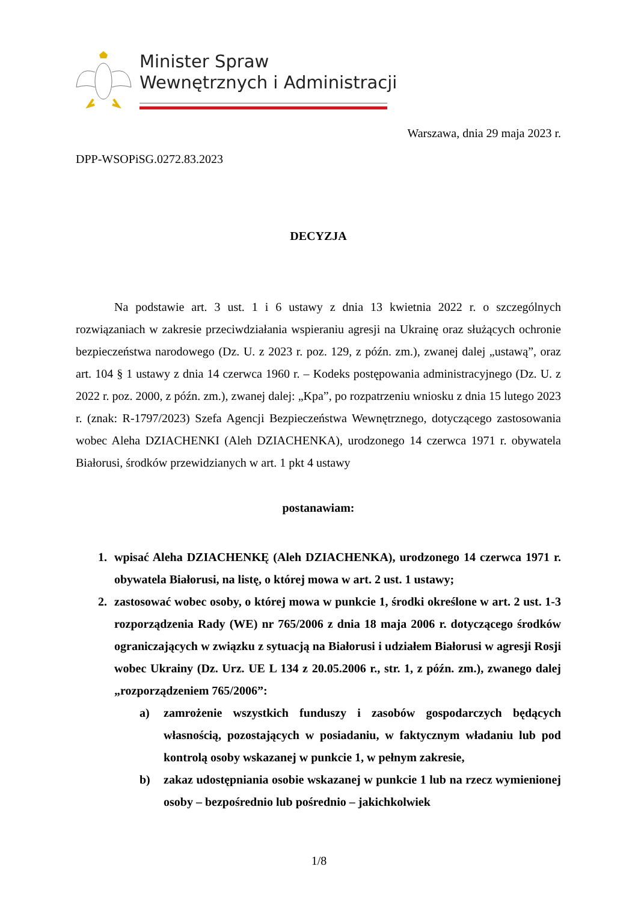Minister Spraw
Wewnętrznych i Administracji
Warszawa, dnia 29 maja 2023 r.
DPP-WSOPiSG.0272.83.2023
DECYZJA
Na podstawie art. 3 ust. 1 i 6 ustawy z dnia 13 kwietnia 2022 r. o szczególnych rozwiązaniach w zakresie przeciwdziałania wspieraniu agresji na Ukrainę oraz służących ochronie bezpieczeństwa narodowego (Dz. U. z 2023 r. poz. 129, z późn. zm.), zwanej dalej „ustawą”, oraz art. 104 § 1 ustawy z dnia 14 czerwca 1960 r. – Kodeks postępowania administracyjnego (Dz. U. z 2022 r. poz. 2000, z późn. zm.), zwanej dalej: „Kpa”, po rozpatrzeniu wniosku z dnia 15 lutego 2023 r. (znak: R-1797/2023) Szefa Agencji Bezpieczeństwa Wewnętrznego, dotyczącego zastosowania wobec Aleha DZIACHENKI (Aleh DZIACHENKA), urodzonego 14 czerwca 1971 r. obywatela Białorusi, środków przewidzianych w art. 1 pkt 4 ustawy
postanawiam:
1.
wpisać Aleha DZIACHENKĘ (Aleh DZIACHENKA), urodzonego 14 czerwca 1971 r. obywatela Białorusi, na listę, o której mowa w art. 2 ust. 1 ustawy;
2.
zastosować wobec osoby, o której mowa w punkcie 1, środki określone w art. 2 ust. 1-3 rozporządzenia Rady (WE) nr 765/2006 z dnia 18 maja 2006 r. dotyczącego środków ograniczających w związku z sytuacją na Białorusi i udziałem Białorusi w agresji Rosji wobec Ukrainy (Dz. Urz. UE L 134 z 20.05.2006 r., str. 1, z późn. zm.), zwanego dalej „rozporządzeniem 765/2006”:
a)
zamrożenie wszystkich funduszy i zasobów gospodarczych będących własnością, pozostających w posiadaniu, w faktycznym władaniu lub pod kontrolą osoby wskazanej w punkcie 1, w pełnym zakresie,
b)
zakaz udostępniania osobie wskazanej w punkcie 1 lub na rzecz wymienionej osoby – bezpośrednio lub pośrednio – jakichkolwiek
1/8